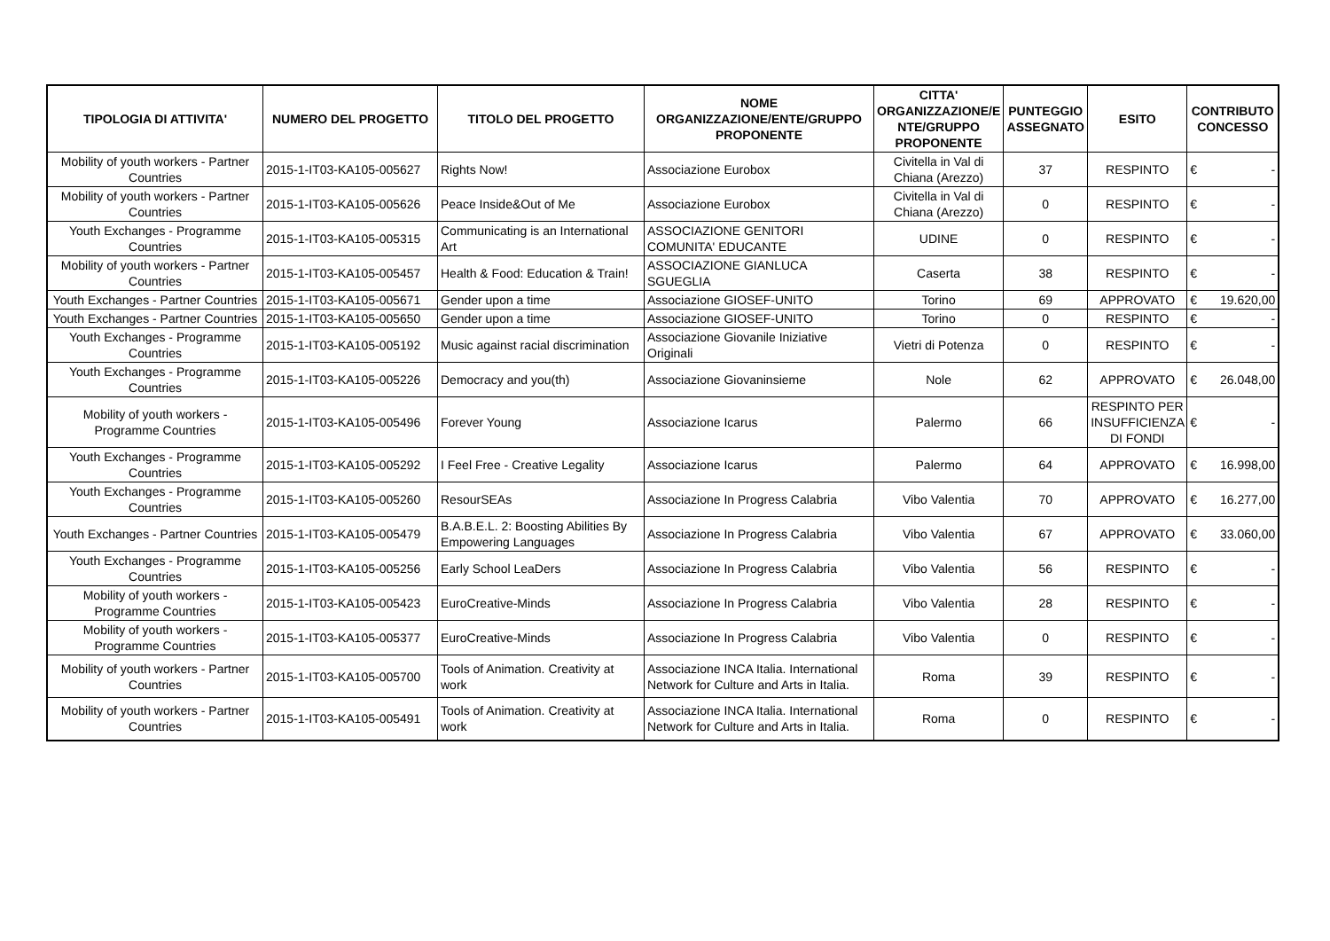| TIPOLOGIA DI ATTIVITA' | NUMERO DEL PROGETTO | TITOLO DEL PROGETTO | NOME ORGANIZZAZIONE/ENTE/GRUPPO PROPONENTE | CITTA' ORGANIZZAZIONE/E NTE/GRUPPO PROPONENTE | PUNTEGGIO ASSEGNATO | ESITO | CONTRIBUTO CONCESSO |
| --- | --- | --- | --- | --- | --- | --- | --- |
| Mobility of youth workers - Partner Countries | 2015-1-IT03-KA105-005627 | Rights Now! | Associazione Eurobox | Civitella in Val di Chiana (Arezzo) | 37 | RESPINTO | € - |
| Mobility of youth workers - Partner Countries | 2015-1-IT03-KA105-005626 | Peace Inside&Out of Me | Associazione Eurobox | Civitella in Val di Chiana (Arezzo) | 0 | RESPINTO | € - |
| Youth Exchanges - Programme Countries | 2015-1-IT03-KA105-005315 | Communicating is an International Art | ASSOCIAZIONE GENITORI COMUNITA' EDUCANTE | UDINE | 0 | RESPINTO | € - |
| Mobility of youth workers - Partner Countries | 2015-1-IT03-KA105-005457 | Health & Food: Education & Train! | ASSOCIAZIONE GIANLUCA SGUEGLIA | Caserta | 38 | RESPINTO | € - |
| Youth Exchanges - Partner Countries | 2015-1-IT03-KA105-005671 | Gender upon a time | Associazione GIOSEF-UNITO | Torino | 69 | APPROVATO | € 19.620,00 |
| Youth Exchanges - Partner Countries | 2015-1-IT03-KA105-005650 | Gender upon a time | Associazione GIOSEF-UNITO | Torino | 0 | RESPINTO | € - |
| Youth Exchanges - Programme Countries | 2015-1-IT03-KA105-005192 | Music against racial discrimination | Associazione Giovanile Iniziative Originali | Vietri di Potenza | 0 | RESPINTO | € - |
| Youth Exchanges - Programme Countries | 2015-1-IT03-KA105-005226 | Democracy and you(th) | Associazione Giovaninsieme | Nole | 62 | APPROVATO | € 26.048,00 |
| Mobility of youth workers - Programme Countries | 2015-1-IT03-KA105-005496 | Forever Young | Associazione Icarus | Palermo | 66 | RESPINTO PER INSUFFICIENZA DI FONDI | € - |
| Youth Exchanges - Programme Countries | 2015-1-IT03-KA105-005292 | I Feel Free - Creative Legality | Associazione Icarus | Palermo | 64 | APPROVATO | € 16.998,00 |
| Youth Exchanges - Programme Countries | 2015-1-IT03-KA105-005260 | ResourSEAs | Associazione In Progress Calabria | Vibo Valentia | 70 | APPROVATO | € 16.277,00 |
| Youth Exchanges - Partner Countries | 2015-1-IT03-KA105-005479 | B.A.B.E.L. 2: Boosting Abilities By Empowering Languages | Associazione In Progress Calabria | Vibo Valentia | 67 | APPROVATO | € 33.060,00 |
| Youth Exchanges - Programme Countries | 2015-1-IT03-KA105-005256 | Early School LeaDers | Associazione In Progress Calabria | Vibo Valentia | 56 | RESPINTO | € - |
| Mobility of youth workers - Programme Countries | 2015-1-IT03-KA105-005423 | EuroCreative-Minds | Associazione In Progress Calabria | Vibo Valentia | 28 | RESPINTO | € - |
| Mobility of youth workers - Programme Countries | 2015-1-IT03-KA105-005377 | EuroCreative-Minds | Associazione In Progress Calabria | Vibo Valentia | 0 | RESPINTO | € - |
| Mobility of youth workers - Partner Countries | 2015-1-IT03-KA105-005700 | Tools of Animation. Creativity at work | Associazione INCA Italia. International Network for Culture and Arts in Italia. | Roma | 39 | RESPINTO | € - |
| Mobility of youth workers - Partner Countries | 2015-1-IT03-KA105-005491 | Tools of Animation. Creativity at work | Associazione INCA Italia. International Network for Culture and Arts in Italia. | Roma | 0 | RESPINTO | € - |